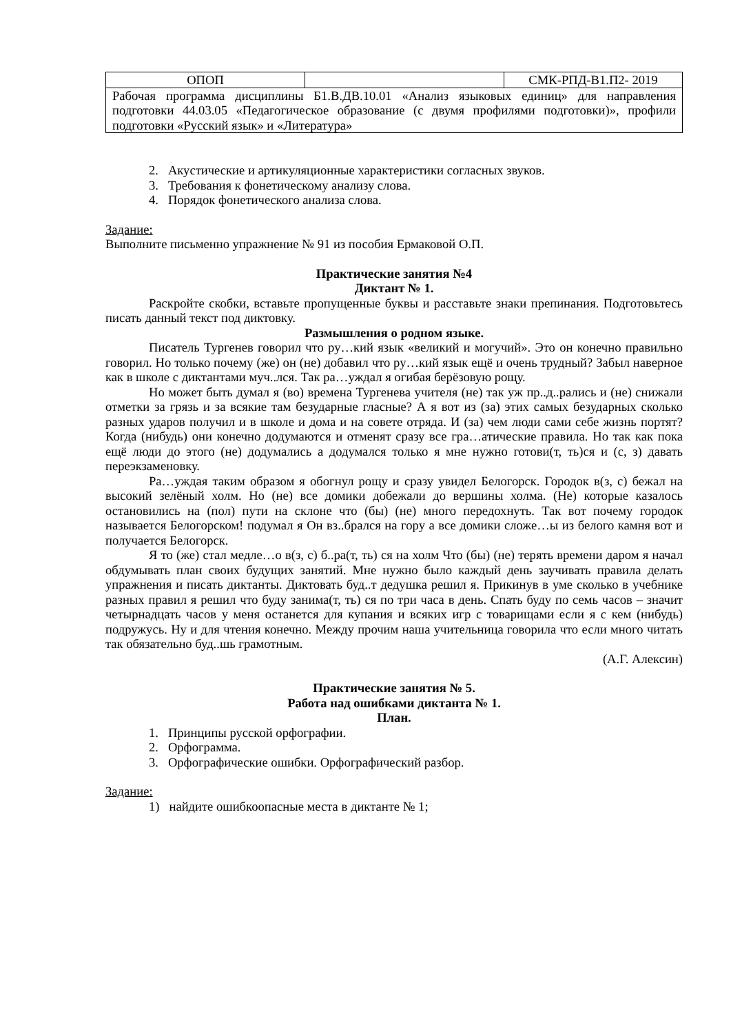| ОПОП | | СМК-РПД-В1.П2- 2019 |
| Рабочая программа дисциплины Б1.В.ДВ.10.01 «Анализ языковых единиц» для направления подготовки 44.03.05 «Педагогическое образование (с двумя профилями подготовки)», профили подготовки «Русский язык» и «Литература» | | |
2. Акустические и артикуляционные характеристики согласных звуков.
3. Требования к фонетическому анализу слова.
4. Порядок фонетического анализа слова.
Задание:
Выполните письменно упражнение № 91 из пособия Ермаковой О.П.
Практические занятия №4
Диктант № 1.
Раскройте скобки, вставьте пропущенные буквы и расставьте знаки препинания. Подготовьтесь писать данный текст под диктовку.
Размышления о родном языке.
Писатель Тургенев говорил что ру…кий язык «великий и могучий». Это он конечно правильно говорил. Но только почему (же) он (не) добавил что ру…кий язык ещё и очень трудный? Забыл наверное как в школе с диктантами муч..лся. Так ра…уждал я огибая берёзовую рощу.
Но может быть думал я (во) времена Тургенева учителя (не) так уж пр..д..рались и (не) снижали отметки за грязь и за всякие там безударные гласные? А я вот из (за) этих самых безударных сколько разных ударов получил и в школе и дома и на совете отряда. И (за) чем люди сами себе жизнь портят? Когда (нибудь) они конечно додумаются и отменят сразу все гра…атические правила. Но так как пока ещё люди до этого (не) додумались а додумался только я мне нужно готови(т, ть)ся и (с, з) давать переэкзаменовку.
Ра…уждая таким образом я обогнул рощу и сразу увидел Белогорск. Городок в(з, с) бежал на высокий зелёный холм. Но (не) все домики добежали до вершины холма. (Не) которые казалось остановились на (пол) пути на склоне что (бы) (не) много передохнуть. Так вот почему городок называется Белогорском! подумал я Он вз..брался на гору а все домики сложе…ы из белого камня вот и получается Белогорск.
Я то (же) стал медле…о в(з, с) б..ра(т, ть) ся на холм Что (бы) (не) терять времени даром я начал обдумывать план своих будущих занятий. Мне нужно было каждый день заучивать правила делать упражнения и писать диктанты. Диктовать буд..т дедушка решил я. Прикинув в уме сколько в учебнике разных правил я решил что буду занима(т, ть) ся по три часа в день. Спать буду по семь часов – значит четырнадцать часов у меня останется для купания и всяких игр с товарищами если я с кем (нибудь) подружусь. Ну и для чтения конечно. Между прочим наша учительница говорила что если много читать так обязательно буд..шь грамотным.
(А.Г. Алексин)
Практические занятия № 5.
Работа над ошибками диктанта № 1.
План.
1. Принципы русской орфографии.
2. Орфограмма.
3. Орфографические ошибки. Орфографический разбор.
Задание:
1) найдите ошибкоопасные места в диктанте № 1;